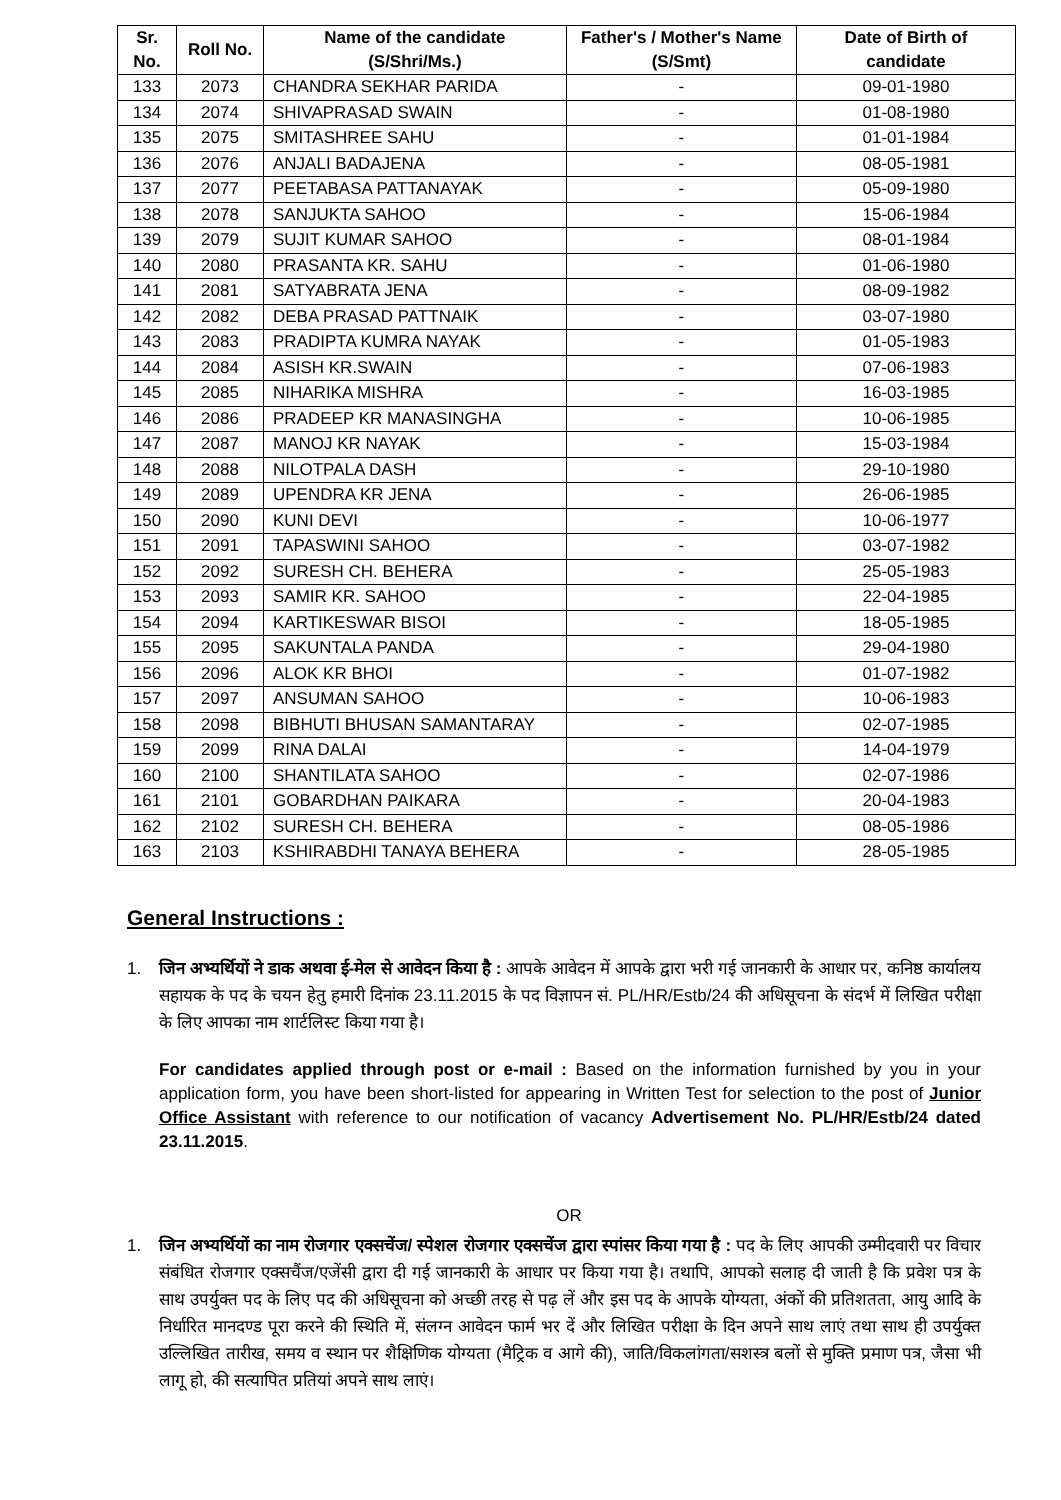| Sr. No. | Roll No. | Name of the candidate (S/Shri/Ms.) | Father's / Mother's Name (S/Smt) | Date of Birth of candidate |
| --- | --- | --- | --- | --- |
| 133 | 2073 | CHANDRA SEKHAR PARIDA | - | 09-01-1980 |
| 134 | 2074 | SHIVAPRASAD SWAIN | - | 01-08-1980 |
| 135 | 2075 | SMITASHREE SAHU | - | 01-01-1984 |
| 136 | 2076 | ANJALI BADAJENA | - | 08-05-1981 |
| 137 | 2077 | PEETABASA PATTANAYAK | - | 05-09-1980 |
| 138 | 2078 | SANJUKTA SAHOO | - | 15-06-1984 |
| 139 | 2079 | SUJIT KUMAR SAHOO | - | 08-01-1984 |
| 140 | 2080 | PRASANTA KR. SAHU | - | 01-06-1980 |
| 141 | 2081 | SATYABRATA JENA | - | 08-09-1982 |
| 142 | 2082 | DEBA PRASAD PATTNAIK | - | 03-07-1980 |
| 143 | 2083 | PRADIPTA KUMRA NAYAK | - | 01-05-1983 |
| 144 | 2084 | ASISH KR.SWAIN | - | 07-06-1983 |
| 145 | 2085 | NIHARIKA MISHRA | - | 16-03-1985 |
| 146 | 2086 | PRADEEP KR MANASINGHA | - | 10-06-1985 |
| 147 | 2087 | MANOJ KR NAYAK | - | 15-03-1984 |
| 148 | 2088 | NILOTPALA DASH | - | 29-10-1980 |
| 149 | 2089 | UPENDRA KR JENA | - | 26-06-1985 |
| 150 | 2090 | KUNI DEVI | - | 10-06-1977 |
| 151 | 2091 | TAPASWINI SAHOO | - | 03-07-1982 |
| 152 | 2092 | SURESH CH. BEHERA | - | 25-05-1983 |
| 153 | 2093 | SAMIR KR. SAHOO | - | 22-04-1985 |
| 154 | 2094 | KARTIKESWAR BISOI | - | 18-05-1985 |
| 155 | 2095 | SAKUNTALA PANDA | - | 29-04-1980 |
| 156 | 2096 | ALOK KR BHOI | - | 01-07-1982 |
| 157 | 2097 | ANSUMAN SAHOO | - | 10-06-1983 |
| 158 | 2098 | BIBHUTI BHUSAN SAMANTARAY | - | 02-07-1985 |
| 159 | 2099 | RINA DALAI | - | 14-04-1979 |
| 160 | 2100 | SHANTILATA SAHOO | - | 02-07-1986 |
| 161 | 2101 | GOBARDHAN PAIKARA | - | 20-04-1983 |
| 162 | 2102 | SURESH CH. BEHERA | - | 08-05-1986 |
| 163 | 2103 | KSHIRABDHI TANAYA BEHERA | - | 28-05-1985 |
General Instructions :
1. जिन अभ्यर्थियों ने डाक अथवा ई-मेल से आवेदन किया है : आपके आवेदन में आपके द्वारा भरी गई जानकारी के आधार पर, कनिष्ठ कार्यालय सहायक के पद के चयन हेतु हमारी दिनांक 23.11.2015 के पद विज्ञापन सं. PL/HR/Estb/24 की अधिसूचना के संदर्भ में लिखित परीक्षा के लिए आपका नाम शार्टलिस्ट किया गया है।
For candidates applied through post or e-mail : Based on the information furnished by you in your application form, you have been short-listed for appearing in Written Test for selection to the post of Junior Office Assistant with reference to our notification of vacancy Advertisement No. PL/HR/Estb/24 dated 23.11.2015.
OR
1. जिन अभ्यर्थियों का नाम रोजगार एक्सचेंज/ स्पेशल रोजगार एक्सचेंज द्वारा स्पांसर किया गया है : पद के लिए आपकी उम्मीदवारी पर विचार संबंधित रोजगार एक्सचैंज/एजेंसी द्वारा दी गई जानकारी के आधार पर किया गया है। तथापि, आपको सलाह दी जाती है कि प्रवेश पत्र के साथ उपर्युक्त पद के लिए पद की अधिसूचना को अच्छी तरह से पढ़ लें और इस पद के आपके योग्यता, अंकों की प्रतिशतता, आयु आदि के निर्धारित मानदण्ड पूरा करने की स्थिति में, संलग्न आवेदन फार्म भर दें और लिखित परीक्षा के दिन अपने साथ लाएं तथा साथ ही उपर्युक्त उल्लिखित तारीख, समय व स्थान पर शैक्षिणिक योग्यता (मैट्रिक व आगे की), जाति/विकलांगता/सशस्त्र बलों से मुक्ति प्रमाण पत्र, जैसा भी लागू हो, की सत्यापित प्रतियां अपने साथ लाएं।